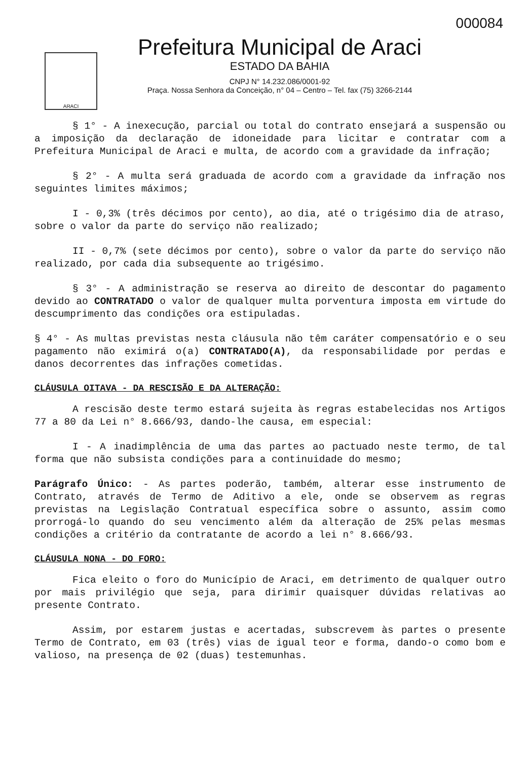000084
ARACI
Prefeitura Municipal de Araci
ESTADO DA BAHIA
CNPJ N° 14.232.086/0001-92
Praça. Nossa Senhora da Conceição, n° 04 – Centro – Tel. fax (75) 3266-2144
§ 1° - A inexecução, parcial ou total do contrato ensejará a suspensão ou a imposição da declaração de idoneidade para licitar e contratar com a Prefeitura Municipal de Araci e multa, de acordo com a gravidade da infração;
§ 2° - A multa será graduada de acordo com a gravidade da infração nos seguintes limites máximos;
I - 0,3% (três décimos por cento), ao dia, até o trigésimo dia de atraso, sobre o valor da parte do serviço não realizado;
II - 0,7% (sete décimos por cento), sobre o valor da parte do serviço não realizado, por cada dia subsequente ao trigésimo.
§ 3° - A administração se reserva ao direito de descontar do pagamento devido ao CONTRATADO o valor de qualquer multa porventura imposta em virtude do descumprimento das condições ora estipuladas.
§ 4° - As multas previstas nesta cláusula não têm caráter compensatório e o seu pagamento não eximirá o(a) CONTRATADO(A), da responsabilidade por perdas e danos decorrentes das infrações cometidas.
CLÁUSULA OITAVA - DA RESCISÃO E DA ALTERAÇÃO:
A rescisão deste termo estará sujeita às regras estabelecidas nos Artigos 77 a 80 da Lei n° 8.666/93, dando-lhe causa, em especial:
I - A inadimplência de uma das partes ao pactuado neste termo, de tal forma que não subsista condições para a continuidade do mesmo;
Parágrafo Único: - As partes poderão, também, alterar esse instrumento de Contrato, através de Termo de Aditivo a ele, onde se observem as regras previstas na Legislação Contratual específica sobre o assunto, assim como prorrogá-lo quando do seu vencimento além da alteração de 25% pelas mesmas condições a critério da contratante de acordo a lei n° 8.666/93.
CLÁUSULA NONA - DO FORO:
Fica eleito o foro do Município de Araci, em detrimento de qualquer outro por mais privilégio que seja, para dirimir quaisquer dúvidas relativas ao presente Contrato.
Assim, por estarem justas e acertadas, subscrevem às partes o presente Termo de Contrato, em 03 (três) vias de igual teor e forma, dando-o como bom e valioso, na presença de 02 (duas) testemunhas.